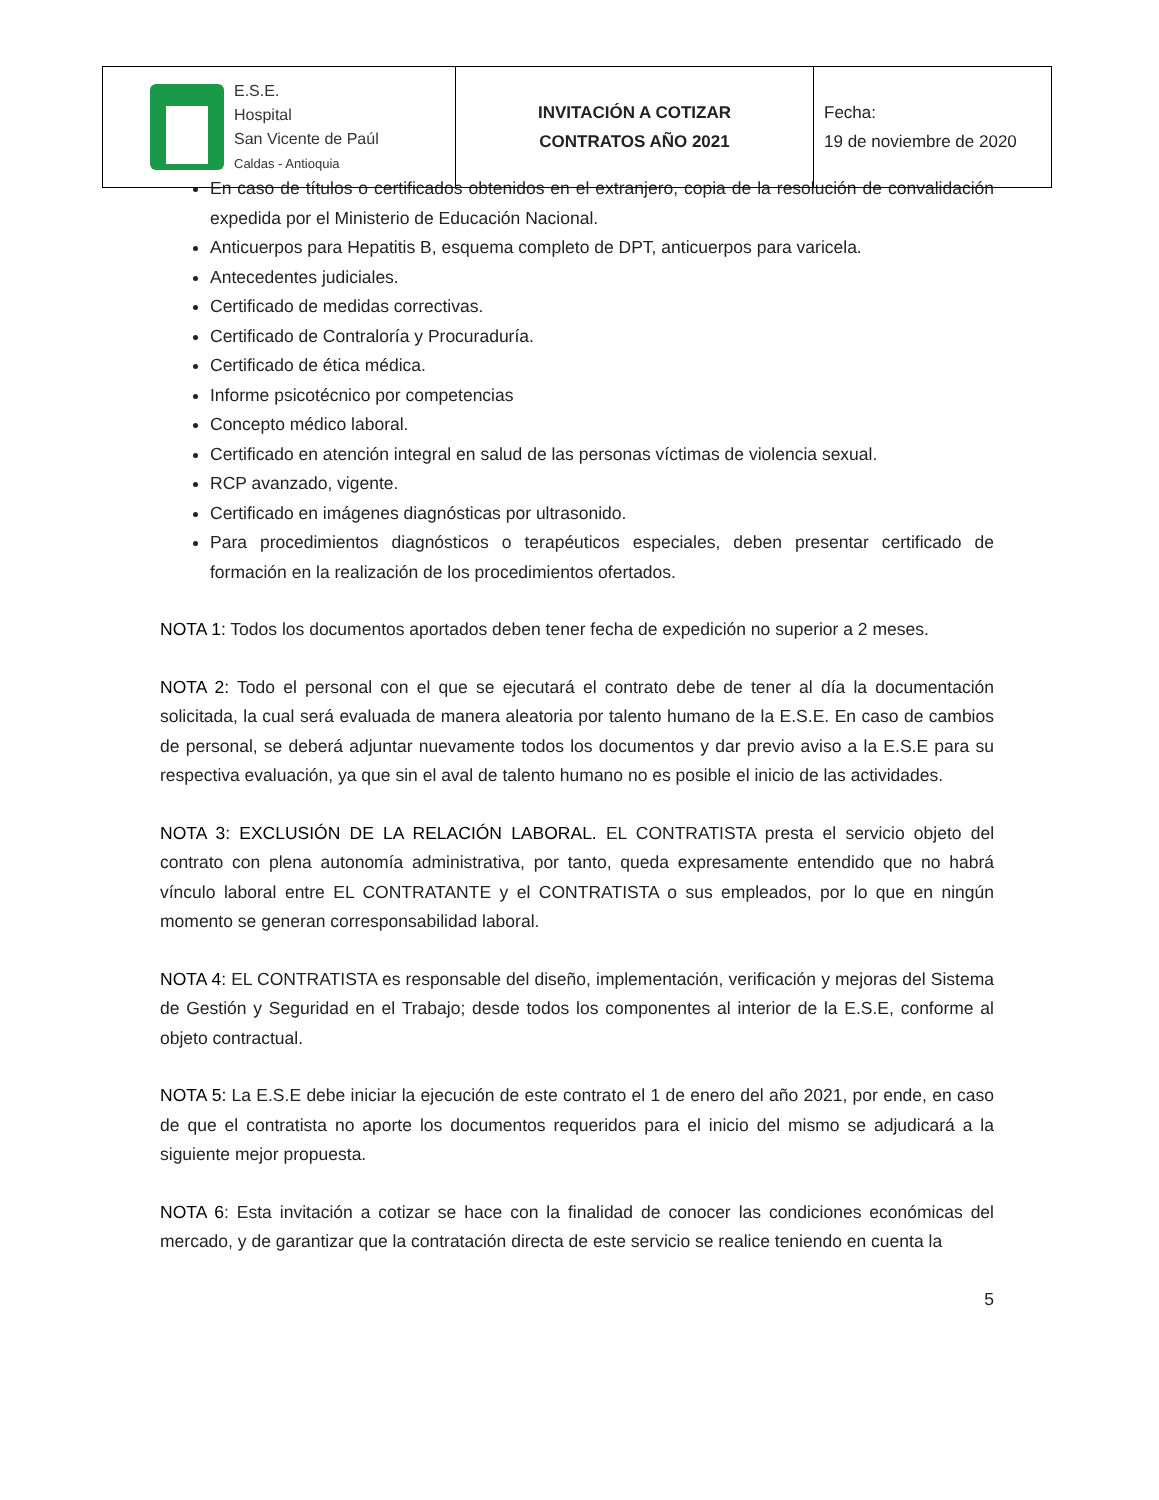| E.S.E. Hospital San Vicente de Paúl Caldas - Antioquia | INVITACIÓN A COTIZAR CONTRATOS AÑO 2021 | Fecha: 19 de noviembre de 2020 |
En caso de títulos o certificados obtenidos en el extranjero, copia de la resolución de convalidación expedida por el Ministerio de Educación Nacional.
Anticuerpos para Hepatitis B, esquema completo de DPT, anticuerpos para varicela.
Antecedentes judiciales.
Certificado de medidas correctivas.
Certificado de Contraloría y Procuraduría.
Certificado de ética médica.
Informe psicotécnico por competencias
Concepto médico laboral.
Certificado en atención integral en salud de las personas víctimas de violencia sexual.
RCP avanzado, vigente.
Certificado en imágenes diagnósticas por ultrasonido.
Para procedimientos diagnósticos o terapéuticos especiales, deben presentar certificado de formación en la realización de los procedimientos ofertados.
NOTA 1: Todos los documentos aportados deben tener fecha de expedición no superior a 2 meses.
NOTA 2: Todo el personal con el que se ejecutará el contrato debe de tener al día la documentación solicitada, la cual será evaluada de manera aleatoria por talento humano de la E.S.E. En caso de cambios de personal, se deberá adjuntar nuevamente todos los documentos y dar previo aviso a la E.S.E para su respectiva evaluación, ya que sin el aval de talento humano no es posible el inicio de las actividades.
NOTA 3: EXCLUSIÓN DE LA RELACIÓN LABORAL. EL CONTRATISTA presta el servicio objeto del contrato con plena autonomía administrativa, por tanto, queda expresamente entendido que no habrá vínculo laboral entre EL CONTRATANTE y el CONTRATISTA o sus empleados, por lo que en ningún momento se generan corresponsabilidad laboral.
NOTA 4: EL CONTRATISTA es responsable del diseño, implementación, verificación y mejoras del Sistema de Gestión y Seguridad en el Trabajo; desde todos los componentes al interior de la E.S.E, conforme al objeto contractual.
NOTA 5: La E.S.E debe iniciar la ejecución de este contrato el 1 de enero del año 2021, por ende, en caso de que el contratista no aporte los documentos requeridos para el inicio del mismo se adjudicará a la siguiente mejor propuesta.
NOTA 6: Esta invitación a cotizar se hace con la finalidad de conocer las condiciones económicas del mercado, y de garantizar que la contratación directa de este servicio se realice teniendo en cuenta la
5